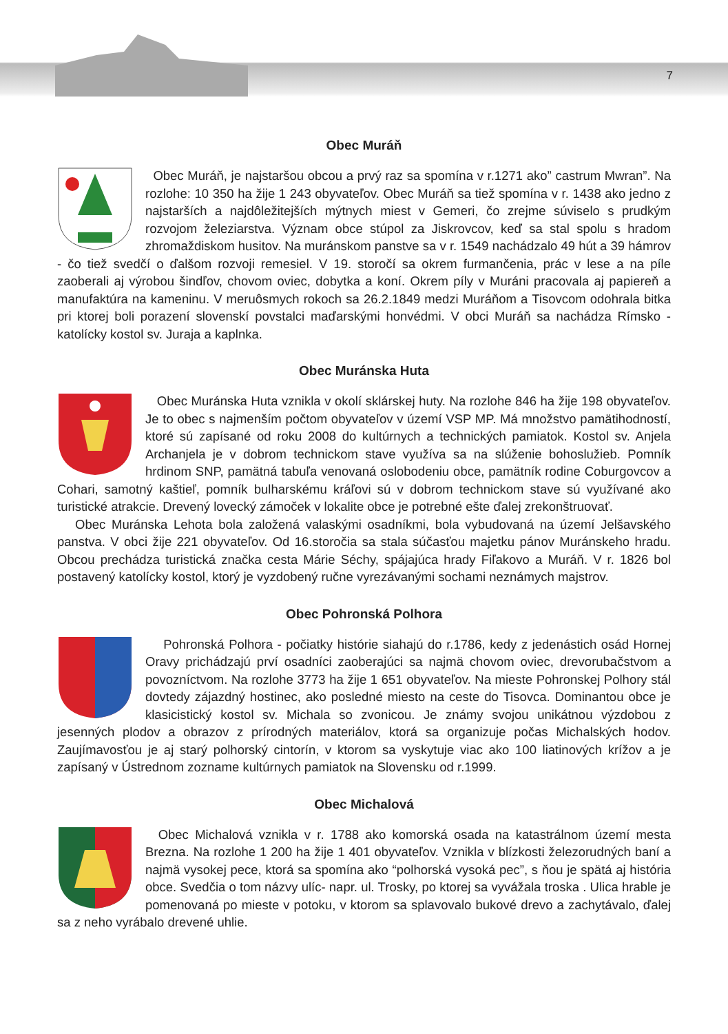7
Obec Muráň
Obec Muráň, je najstaršou obcou a prvý raz sa spomína v r.1271 ako” castrum Mwran”. Na rozlohe: 10 350 ha žije 1 243 obyvateľov. Obec Muráň sa tiež spomína v r. 1438 ako jedno z najstarších a najdôležitejších mýtnych miest v Gemeri, čo zrejme súviselo s prudkým rozvojom železiarstva. Význam obce stúpol za Jiskrovcov, keď sa stal spolu s hradom zhromaždiskom husitov. Na muránskom panstve sa v r. 1549 nachádzalo 49 hút a 39 hámrov - čo tiež svedčí o ďalšom rozvoji remesiel. V 19. storočí sa okrem furmančenia, prác v lese a na píle zaoberali aj výrobou šindľov, chovom oviec, dobytka a koní. Okrem píly v Muráni pracovala aj papiereň a manufaktúra na kameninu. V meruôsmych rokoch sa 26.2.1849 medzi Muráňom a Tisovcom odohrala bitka pri ktorej boli porazení slovenskí povstalci maďarskými honvédmi. V obci Muráň sa nachádza Rímsko - katolícky kostol sv. Juraja a kaplnka.
Obec Muránska Huta
Obec Muránska Huta vznikla v okolí sklárskej huty. Na rozlohe 846 ha žije 198 obyvateľov. Je to obec s najmenším počtom obyvateľov v území VSP MP. Má množstvo pamätihodností, ktoré sú zapísané od roku 2008 do kultúrnych a technických pamiatok. Kostol sv. Anjela Archanjela je v dobrom technickom stave využíva sa na slúženie bohoslužieb. Pomník hrdinom SNP, pamätná tabuľa venovaná oslobodeniu obce, pamätník rodine Coburgovcov a Cohari, samotný kaštieľ, pomník bulharskému kráľovi sú v dobrom technickom stave sú využívané ako turistické atrakcie. Drevený lovecký zámoček v lokalite obce je potrebné ešte ďalej zrekonštruovať.
Obec Muránska Lehota bola založená valaskými osadníkmi, bola vybudovaná na území Jelšavského panstva. V obci žije 221 obyvateľov. Od 16.storočia sa stala súčasťou majetku pánov Muránskeho hradu. Obcou prechádza turistická značka cesta Márie Séchy, spájajúca hrady Fiľakovo a Muráň. V r. 1826 bol postavený katolícky kostol, ktorý je vyzdobený ručne vyrezávanými sochami neznámych majstrov.
Obec Pohronská Polhora
Pohronská Polhora - počiatky histórie siahajú do r.1786, kedy z jedenástich osád Hornej Oravy prichádzajú prví osadníci zaoberajúci sa najmä chovom oviec, drevorubačstvom a povozníctvom. Na rozlohe 3773 ha žije 1 651 obyvateľov. Na mieste Pohronskej Polhory stál dovtedy zájazdný hostinec, ako posledné miesto na ceste do Tisovca. Dominantou obce je klasicistický kostol sv. Michala so zvonicou. Je známy svojou unikátnou výzdobou z jesenných plodov a obrazov z prírodných materiálov, ktorá sa organizuje počas Michalských hodov. Zaujímavosťou je aj starý polhorský cintorín, v ktorom sa vyskytuje viac ako 100 liatinových krížov a je zapísaný v Ústrednom zozname kultúrnych pamiatok na Slovensku od r.1999.
Obec Michalová
Obec Michalová vznikla v r. 1788 ako komorská osada na katastrálnom území mesta Brezna. Na rozlohe 1 200 ha žije 1 401 obyvateľov. Vznikla v blízkosti železorudných baní a najmä vysokej pece, ktorá sa spomína ako “polhorská vysoká pec”, s ňou je spätá aj história obce. Svedčia o tom názvy ulíc- napr. ul. Trosky, po ktorej sa vyvážala troska . Ulica hrable je pomenovaná po mieste v potoku, v ktorom sa splavovalo bukové drevo a zachytávalo, ďalej sa z neho vyrábalo drevené uhlie.